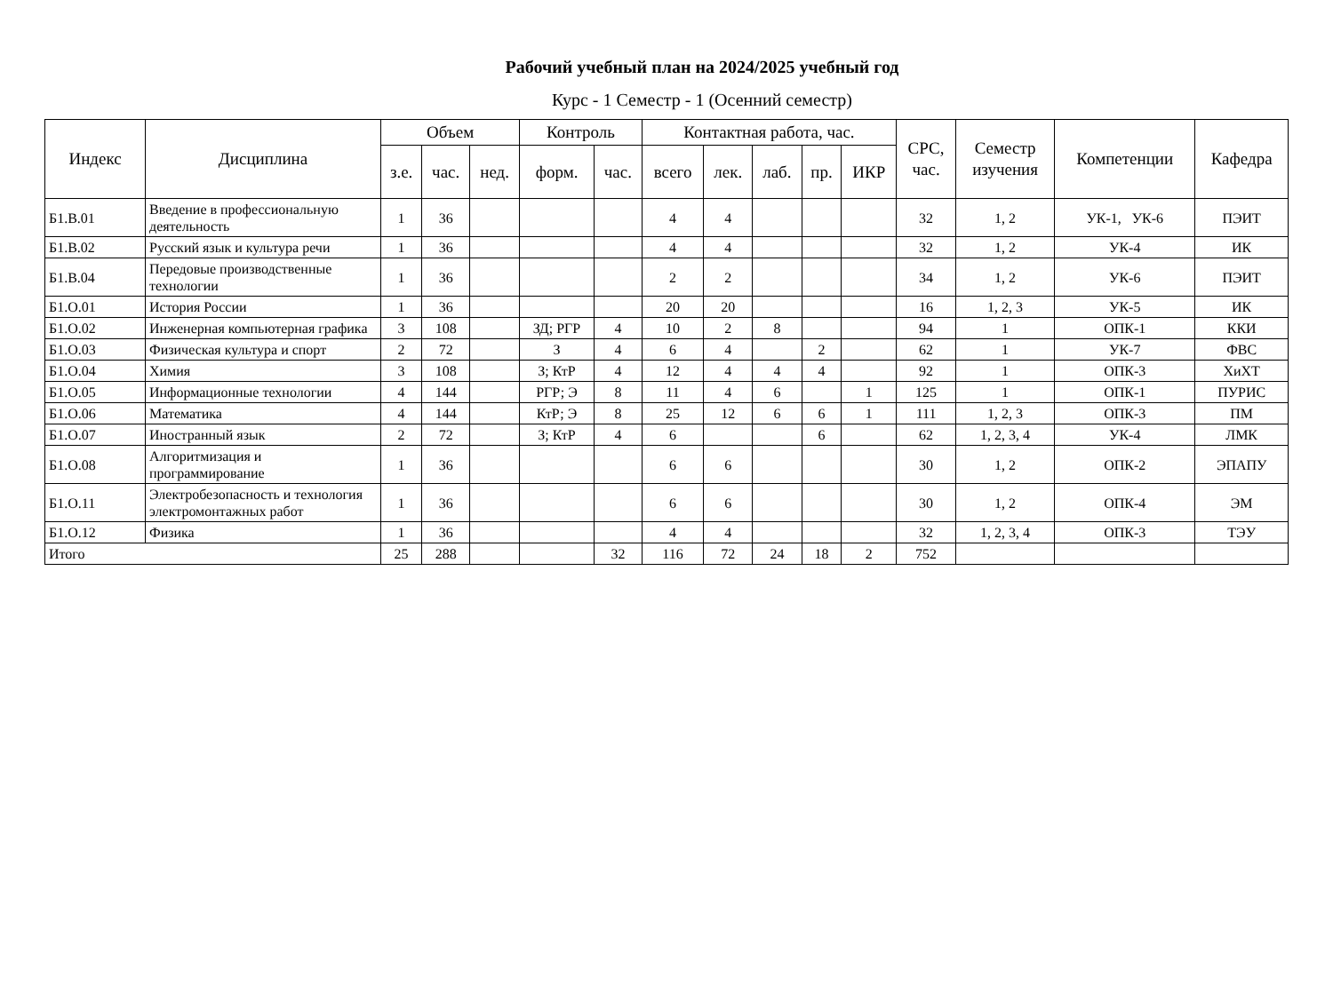Рабочий учебный план на 2024/2025 учебный год
Курс - 1 Семестр - 1 (Осенний семестр)
| Индекс | Дисциплина | Объем | | | Контроль | | Контактная работа, час. | | | | | СРС, час. | Семестр изучения | Компетенции | Кафедра |
| --- | --- | --- | --- | --- | --- | --- | --- | --- | --- | --- | --- | --- | --- | --- | --- |
| | | з.е. | час. | нед. | форм. | час. | всего | лек. | лаб. | пр. | ИКР | | | | |
| Б1.В.01 | Введение в профессиональную деятельность | 1 | 36 | | | | 4 | 4 | | | | 32 | 1, 2 | УК-1, УК-6 | ПЭИТ |
| Б1.В.02 | Русский язык и культура речи | 1 | 36 | | | | 4 | 4 | | | | 32 | 1, 2 | УК-4 | ИК |
| Б1.В.04 | Передовые производственные технологии | 1 | 36 | | | | 2 | 2 | | | | 34 | 1, 2 | УК-6 | ПЭИТ |
| Б1.О.01 | История России | 1 | 36 | | | | 20 | 20 | | | | 16 | 1, 2, 3 | УК-5 | ИК |
| Б1.О.02 | Инженерная компьютерная графика | 3 | 108 | | ЗД; РГР | 4 | 10 | 2 | 8 | | | 94 | 1 | ОПК-1 | ККИ |
| Б1.О.03 | Физическая культура и спорт | 2 | 72 | | З | 4 | 6 | 4 | | 2 | | 62 | 1 | УК-7 | ФВС |
| Б1.О.04 | Химия | 3 | 108 | | З; КтР | 4 | 12 | 4 | 4 | 4 | | 92 | 1 | ОПК-3 | ХиХТ |
| Б1.О.05 | Информационные технологии | 4 | 144 | | РГР; Э | 8 | 11 | 4 | 6 | | 1 | 125 | 1 | ОПК-1 | ПУРИС |
| Б1.О.06 | Математика | 4 | 144 | | КтР; Э | 8 | 25 | 12 | 6 | 6 | 1 | 111 | 1, 2, 3 | ОПК-3 | ПМ |
| Б1.О.07 | Иностранный язык | 2 | 72 | | З; КтР | 4 | 6 | | | 6 | | 62 | 1, 2, 3, 4 | УК-4 | ЛМК |
| Б1.О.08 | Алгоритмизация и программирование | 1 | 36 | | | | 6 | 6 | | | | 30 | 1, 2 | ОПК-2 | ЭПАПУ |
| Б1.О.11 | Электробезопасность и технология электромонтажных работ | 1 | 36 | | | | 6 | 6 | | | | 30 | 1, 2 | ОПК-4 | ЭМ |
| Б1.О.12 | Физика | 1 | 36 | | | | 4 | 4 | | | | 32 | 1, 2, 3, 4 | ОПК-3 | ТЭУ |
| Итого | | 25 | 288 | | | 32 | 116 | 72 | 24 | 18 | 2 | 752 | | | |